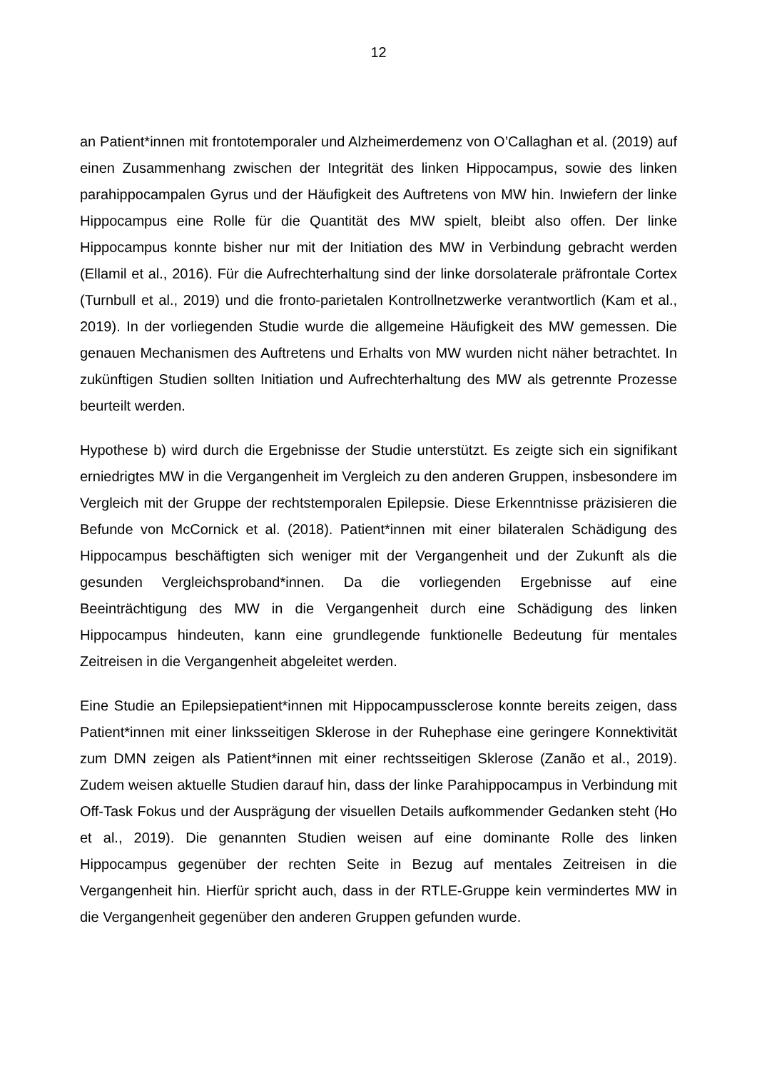12
an Patient*innen mit frontotemporaler und Alzheimerdemenz von O’Callaghan et al. (2019) auf einen Zusammenhang zwischen der Integrität des linken Hippocampus, sowie des linken parahippocampalen Gyrus und der Häufigkeit des Auftretens von MW hin. Inwiefern der linke Hippocampus eine Rolle für die Quantität des MW spielt, bleibt also offen. Der linke Hippocampus konnte bisher nur mit der Initiation des MW in Verbindung gebracht werden (Ellamil et al., 2016). Für die Aufrechterhaltung sind der linke dorsolaterale präfrontale Cortex (Turnbull et al., 2019) und die fronto-parietalen Kontrollnetzwerke verantwortlich (Kam et al., 2019). In der vorliegenden Studie wurde die allgemeine Häufigkeit des MW gemessen. Die genauen Mechanismen des Auftretens und Erhalts von MW wurden nicht näher betrachtet. In zukünftigen Studien sollten Initiation und Aufrechterhaltung des MW als getrennte Prozesse beurteilt werden.
Hypothese b) wird durch die Ergebnisse der Studie unterstützt. Es zeigte sich ein signifikant erniedrigtes MW in die Vergangenheit im Vergleich zu den anderen Gruppen, insbesondere im Vergleich mit der Gruppe der rechtstemporalen Epilepsie. Diese Erkenntnisse präzisieren die Befunde von McCornick et al. (2018). Patient*innen mit einer bilateralen Schädigung des Hippocampus beschäftigten sich weniger mit der Vergangenheit und der Zukunft als die gesunden Vergleichsproband*innen. Da die vorliegenden Ergebnisse auf eine Beeinträchtigung des MW in die Vergangenheit durch eine Schädigung des linken Hippocampus hindeuten, kann eine grundlegende funktionelle Bedeutung für mentales Zeitreisen in die Vergangenheit abgeleitet werden.
Eine Studie an Epilepsiepatient*innen mit Hippocampussclerose konnte bereits zeigen, dass Patient*innen mit einer linksseitigen Sklerose in der Ruhephase eine geringere Konnektivität zum DMN zeigen als Patient*innen mit einer rechtsseitigen Sklerose (Zanão et al., 2019). Zudem weisen aktuelle Studien darauf hin, dass der linke Parahippocampus in Verbindung mit Off-Task Fokus und der Ausprägung der visuellen Details aufkommender Gedanken steht (Ho et al., 2019). Die genannten Studien weisen auf eine dominante Rolle des linken Hippocampus gegenüber der rechten Seite in Bezug auf mentales Zeitreisen in die Vergangenheit hin. Hierfür spricht auch, dass in der RTLE-Gruppe kein vermindertes MW in die Vergangenheit gegenüber den anderen Gruppen gefunden wurde.